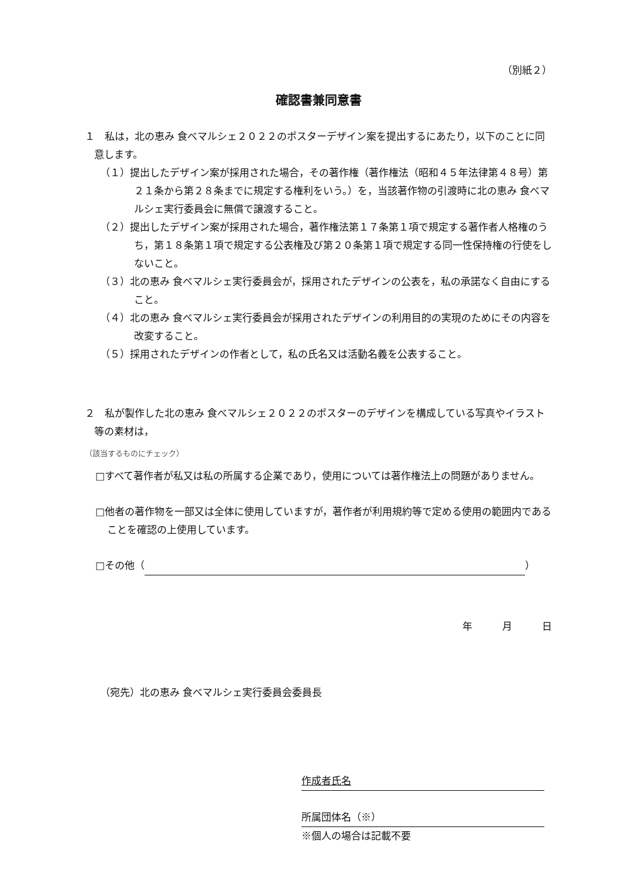（別紙２）
確認書兼同意書
１　私は，北の恵み 食べマルシェ２０２２のポスターデザイン案を提出するにあたり，以下のことに同意します。
（１）提出したデザイン案が採用された場合，その著作権（著作権法（昭和４５年法律第４８号）第２１条から第２８条までに規定する権利をいう。）を，当該著作物の引渡時に北の恵み 食べマルシェ実行委員会に無償で譲渡すること。
（２）提出したデザイン案が採用された場合，著作権法第１７条第１項で規定する著作者人格権のうち，第１８条第１項で規定する公表権及び第２０条第１項で規定する同一性保持権の行使をしないこと。
（３）北の恵み 食べマルシェ実行委員会が，採用されたデザインの公表を，私の承諾なく自由にすること。
（４）北の恵み 食べマルシェ実行委員会が採用されたデザインの利用目的の実現のためにその内容を改変すること。
（５）採用されたデザインの作者として，私の氏名又は活動名義を公表すること。
２　私が製作した北の恵み 食べマルシェ２０２２のポスターのデザインを構成している写真やイラスト等の素材は，
（該当するものにチェック）
□すべて著作者が私又は私の所属する企業であり，使用については著作権法上の問題がありません。
□他者の著作物を一部又は全体に使用していますが，著作者が利用規約等で定める使用の範囲内であることを確認の上使用しています。
□その他（ ）
年　　　月　　　日
（宛先）北の恵み 食べマルシェ実行委員会委員長
作成者氏名
所属団体名（※）
※個人の場合は記載不要